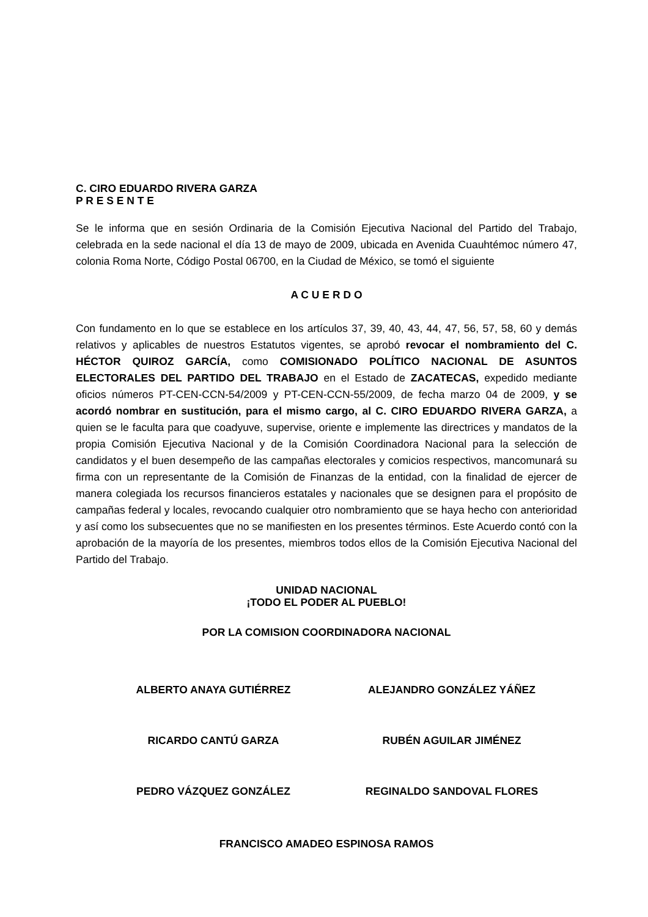C. CIRO EDUARDO RIVERA GARZA
P R E S E N T E
Se le informa que en sesión Ordinaria de la Comisión Ejecutiva Nacional del Partido del Trabajo, celebrada en la sede nacional el día 13 de mayo de 2009, ubicada en Avenida Cuauhtémoc número 47, colonia Roma Norte, Código Postal 06700, en la Ciudad de México, se tomó el siguiente
A C U E R D O
Con fundamento en lo que se establece en los artículos 37, 39, 40, 43, 44, 47, 56, 57, 58, 60 y demás relativos y aplicables de nuestros Estatutos vigentes, se aprobó revocar el nombramiento del C. HÉCTOR QUIROZ GARCÍA, como COMISIONADO POLÍTICO NACIONAL DE ASUNTOS ELECTORALES DEL PARTIDO DEL TRABAJO en el Estado de ZACATECAS, expedido mediante oficios números PT-CEN-CCN-54/2009 y PT-CEN-CCN-55/2009, de fecha marzo 04 de 2009, y se acordó nombrar en sustitución, para el mismo cargo, al C. CIRO EDUARDO RIVERA GARZA, a quien se le faculta para que coadyuve, supervise, oriente e implemente las directrices y mandatos de la propia Comisión Ejecutiva Nacional y de la Comisión Coordinadora Nacional para la selección de candidatos y el buen desempeño de las campañas electorales y comicios respectivos, mancomunará su firma con un representante de la Comisión de Finanzas de la entidad, con la finalidad de ejercer de manera colegiada los recursos financieros estatales y nacionales que se designen para el propósito de campañas federal y locales, revocando cualquier otro nombramiento que se haya hecho con anterioridad y así como los subsecuentes que no se manifiesten en los presentes términos. Este Acuerdo contó con la aprobación de la mayoría de los presentes, miembros todos ellos de la Comisión Ejecutiva Nacional del Partido del Trabajo.
UNIDAD NACIONAL
¡TODO EL PODER AL PUEBLO!
POR LA COMISION COORDINADORA NACIONAL
ALBERTO ANAYA GUTIÉRREZ ALEJANDRO GONZÁLEZ YÁÑEZ
RICARDO CANTÚ GARZA RUBÉN AGUILAR JIMÉNEZ
PEDRO VÁZQUEZ GONZÁLEZ REGINALDO SANDOVAL FLORES
FRANCISCO AMADEO ESPINOSA RAMOS